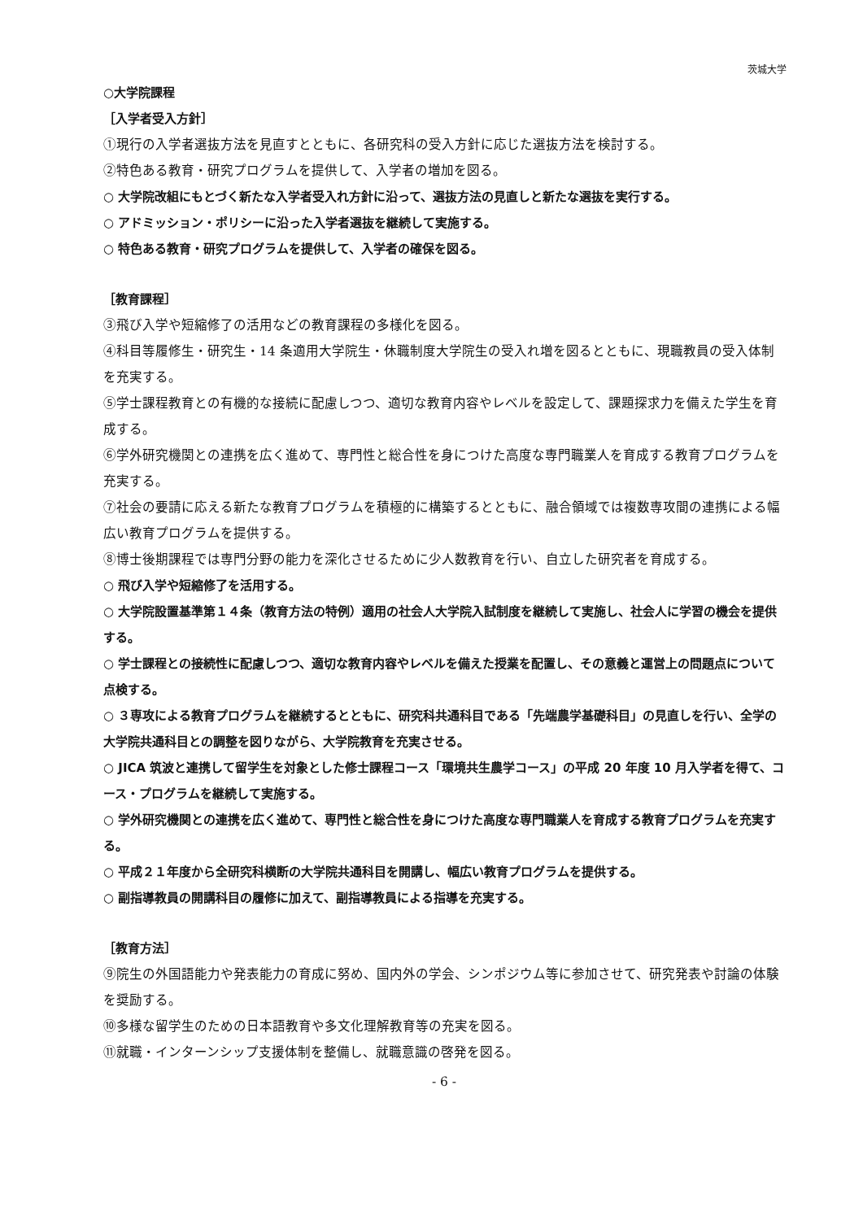茨城大学
○大学院課程
［入学者受入方針］
①現行の入学者選抜方法を見直すとともに、各研究科の受入方針に応じた選抜方法を検討する。
②特色ある教育・研究プログラムを提供して、入学者の増加を図る。
○ 大学院改組にもとづく新たな入学者受入れ方針に沿って、選抜方法の見直しと新たな選抜を実行する。
○ アドミッション・ポリシーに沿った入学者選抜を継続して実施する。
○ 特色ある教育・研究プログラムを提供して、入学者の確保を図る。
［教育課程］
③飛び入学や短縮修了の活用などの教育課程の多様化を図る。
④科目等履修生・研究生・14 条適用大学院生・休職制度大学院生の受入れ増を図るとともに、現職教員の受入体制を充実する。
⑤学士課程教育との有機的な接続に配慮しつつ、適切な教育内容やレベルを設定して、課題探求力を備えた学生を育成する。
⑥学外研究機関との連携を広く進めて、専門性と総合性を身につけた高度な専門職業人を育成する教育プログラムを充実する。
⑦社会の要請に応える新たな教育プログラムを積極的に構築するとともに、融合領域では複数専攻間の連携による幅広い教育プログラムを提供する。
⑧博士後期課程では専門分野の能力を深化させるために少人数教育を行い、自立した研究者を育成する。
○ 飛び入学や短縮修了を活用する。
○ 大学院設置基準第１４条（教育方法の特例）適用の社会人大学院入試制度を継続して実施し、社会人に学習の機会を提供する。
○ 学士課程との接続性に配慮しつつ、適切な教育内容やレベルを備えた授業を配置し、その意義と運営上の問題点について点検する。
○ ３専攻による教育プログラムを継続するとともに、研究科共通科目である「先端農学基礎科目」の見直しを行い、全学の大学院共通科目との調整を図りながら、大学院教育を充実させる。
○ JICA 筑波と連携して留学生を対象とした修士課程コース「環境共生農学コース」の平成 20 年度 10 月入学者を得て、コース・プログラムを継続して実施する。
○ 学外研究機関との連携を広く進めて、専門性と総合性を身につけた高度な専門職業人を育成する教育プログラムを充実する。
○ 平成２１年度から全研究科横断の大学院共通科目を開講し、幅広い教育プログラムを提供する。
○ 副指導教員の開講科目の履修に加えて、副指導教員による指導を充実する。
［教育方法］
⑨院生の外国語能力や発表能力の育成に努め、国内外の学会、シンポジウム等に参加させて、研究発表や討論の体験を奨励する。
⑩多様な留学生のための日本語教育や多文化理解教育等の充実を図る。
⑪就職・インターンシップ支援体制を整備し、就職意識の啓発を図る。
- 6 -